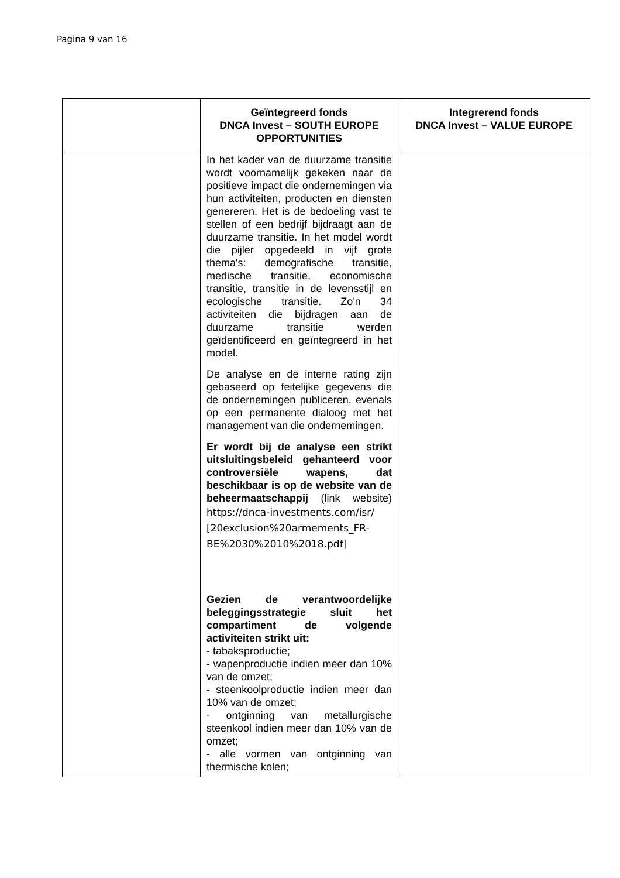Pagina 9 van 16
| | Geïntegreerd fonds DNCA Invest – SOUTH EUROPE OPPORTUNITIES | Integrerend fonds DNCA Invest – VALUE EUROPE |
| --- | --- | --- |
| | In het kader van de duurzame transitie wordt voornamelijk gekeken naar de positieve impact die ondernemingen via hun activiteiten, producten en diensten genereren. Het is de bedoeling vast te stellen of een bedrijf bijdraagt aan de duurzame transitie. In het model wordt die pijler opgedeeld in vijf grote thema's: demografische transitie, medische transitie, economische transitie, transitie in de levensstijl en ecologische transitie. Zo'n 34 activiteiten die bijdragen aan de duurzame transitie werden geïdentificeerd en geïntegreerd in het model. De analyse en de interne rating zijn gebaseerd op feitelijke gegevens die de ondernemingen publiceren, evenals op een permanente dialoog met het management van die ondernemingen. Er wordt bij de analyse een strikt uitsluitingsbeleid gehanteerd voor controversiële wapens, dat beschikbaar is op de website van de beheermaatschappij (link website) https://dnca-investments.com/isr/ [20exclusion%20armements_FR-BE%2030%2010%2018.pdf] Gezien de verantwoordelijke beleggingsstrategie sluit het compartiment de volgende activiteiten strikt uit: - tabaksproductie; - wapenproductie indien meer dan 10% van de omzet; - steenkoolproductie indien meer dan 10% van de omzet; - ontginning van metallurgische steenkool indien meer dan 10% van de omzet; - alle vormen van ontginning van thermische kolen; | |